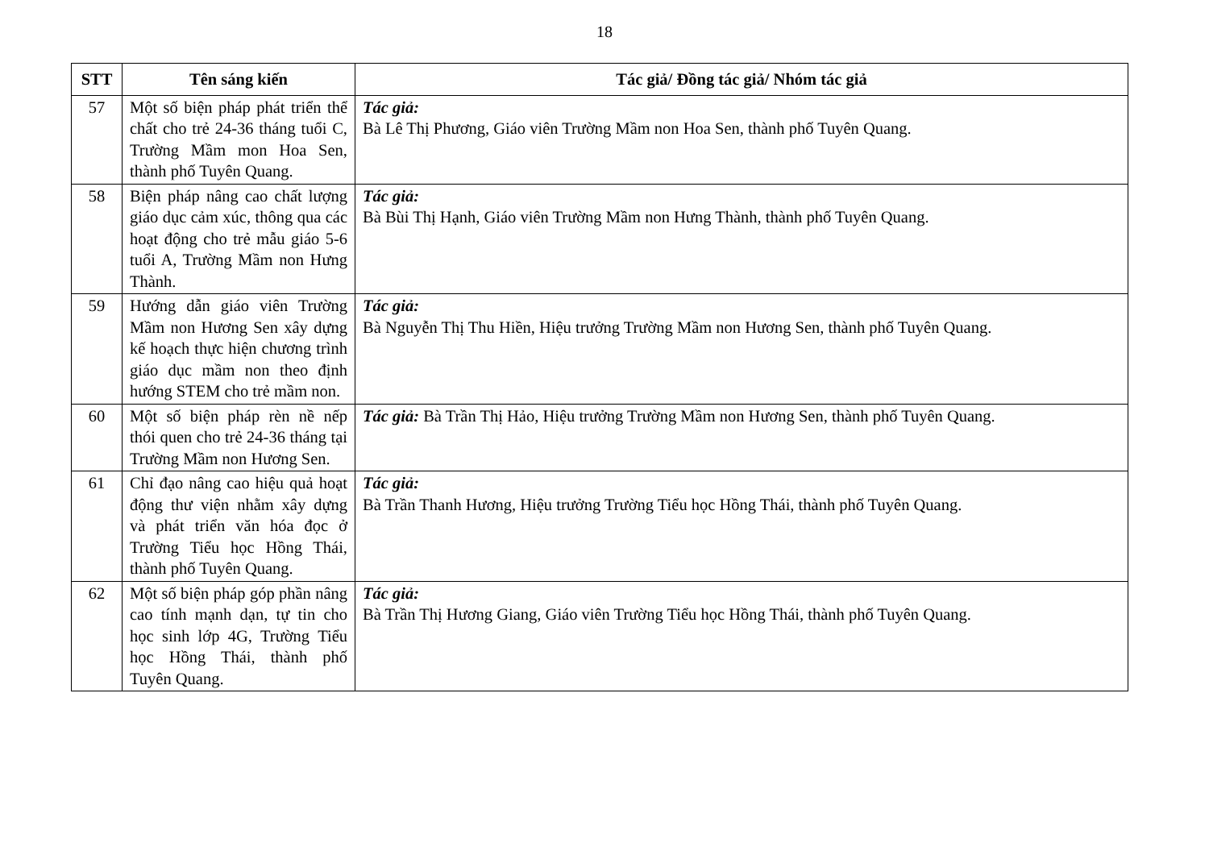18
| STT | Tên sáng kiến | Tác giả/ Đồng tác giả/ Nhóm tác giả |
| --- | --- | --- |
| 57 | Một số biện pháp phát triển thể chất cho trẻ 24-36 tháng tuổi C, Trường Mầm mon Hoa Sen, thành phố Tuyên Quang. | Tác giả: Bà Lê Thị Phương, Giáo viên Trường Mầm non Hoa Sen, thành phố Tuyên Quang. |
| 58 | Biện pháp nâng cao chất lượng giáo dục cảm xúc, thông qua các hoạt động cho trẻ mẫu giáo 5-6 tuổi A, Trường Mầm non Hưng Thành. | Tác giả: Bà Bùi Thị Hạnh, Giáo viên Trường Mầm non Hưng Thành, thành phố Tuyên Quang. |
| 59 | Hướng dẫn giáo viên Trường Mầm non Hương Sen xây dựng kế hoạch thực hiện chương trình giáo dục mầm non theo định hướng STEM cho trẻ mầm non. | Tác giả: Bà Nguyễn Thị Thu Hiền, Hiệu trưởng Trường Mầm non Hương Sen, thành phố Tuyên Quang. |
| 60 | Một số biện pháp rèn nề nếp thói quen cho trẻ 24-36 tháng tại Trường Mầm non Hương Sen. | Tác giả: Bà Trần Thị Hảo, Hiệu trưởng Trường Mầm non Hương Sen, thành phố Tuyên Quang. |
| 61 | Chỉ đạo nâng cao hiệu quả hoạt động thư viện nhằm xây dựng và phát triển văn hóa đọc ở Trường Tiểu học Hồng Thái, thành phố Tuyên Quang. | Tác giả: Bà Trần Thanh Hương, Hiệu trưởng Trường Tiểu học Hồng Thái, thành phố Tuyên Quang. |
| 62 | Một số biện pháp góp phần nâng cao tính mạnh dạn, tự tin cho học sinh lớp 4G, Trường Tiểu học Hồng Thái, thành phố Tuyên Quang. | Tác giả: Bà Trần Thị Hương Giang, Giáo viên Trường Tiểu học Hồng Thái, thành phố Tuyên Quang. |